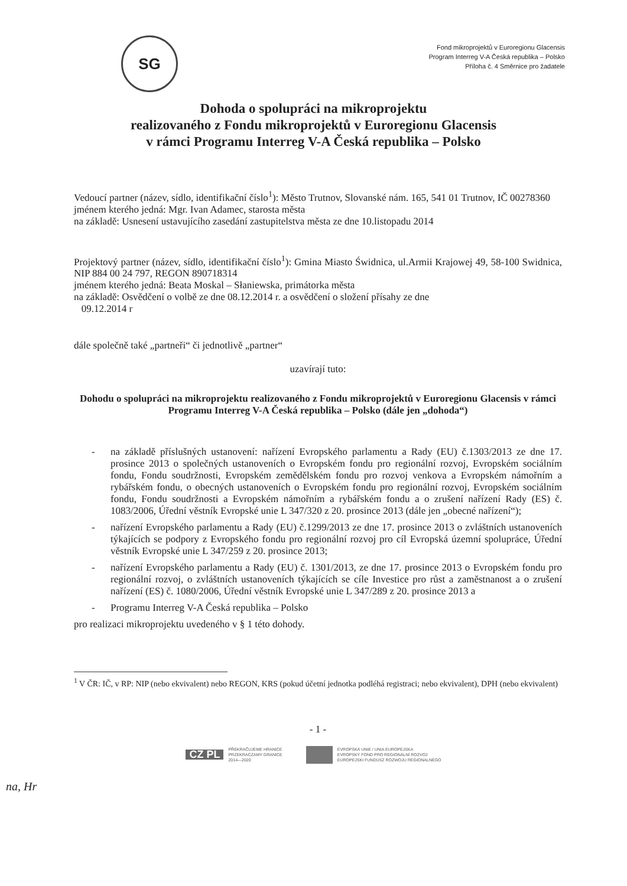SG
Fond mikroprojektů v Euroregionu Glacensis
Program Interreg V-A Česká republika – Polsko
Příloha č. 4 Směrnice pro žadatele
Dohoda o spolupráci na mikroprojektu
realizovaného z Fondu mikroprojektů v Euroregionu Glacensis
v rámci Programu Interreg V-A Česká republika – Polsko
Vedoucí partner (název, sídlo, identifikační číslo<sup>1</sup>): Město Trutnov, Slovanské nám. 165, 541 01 Trutnov, IČ 00278360
jménem kterého jedná: Mgr. Ivan Adamec, starosta města
na základě: Usnesení ustavujícího zasedání zastupitelstva města ze dne 10.listopadu 2014
Projektový partner (název, sídlo, identifikační číslo<sup>1</sup>): Gmina Miasto Świdnica, ul.Armii Krajowej 49, 58-100 Swidnica, NIP 884 00 24 797, REGON 890718314
jménem kterého jedná: Beata Moskal – Słaniewska, primátorka města
na základě: Osvědčení o volbě ze dne 08.12.2014 r. a osvědčení o složení přísahy ze dne
09.12.2014 r
dále společně také „partneři“ či jednotlivě „partner“
uzavírají tuto:
Dohodu o spolupráci na mikroprojektu realizovaného z Fondu mikroprojektů v Euroregionu Glacensis v rámci Programu Interreg V-A Česká republika – Polsko (dále jen „dohoda“)
- na základě příslušných ustanovení: nařízení Evropského parlamentu a Rady (EU) č.1303/2013 ze dne 17. prosince 2013 o společných ustanoveních o Evropském fondu pro regionální rozvoj, Evropském sociálním fondu, Fondu soudržnosti, Evropském zemědělském fondu pro rozvoj venkova a Evropském námořním a rybářském fondu, o obecných ustanoveních o Evropském fondu pro regionální rozvoj, Evropském sociálním fondu, Fondu soudržnosti a Evropském námořním a rybářském fondu a o zrušení nařízení Rady (ES) č. 1083/2006, Úřední věstník Evropské unie L 347/320 z 20. prosince 2013 (dále jen „obecné nařízení“);
- nařízení Evropského parlamentu a Rady (EU) č.1299/2013 ze dne 17. prosince 2013 o zvláštních ustanoveních týkajících se podpory z Evropského fondu pro regionální rozvoj pro cíl Evropská územní spolupráce, Úřední věstník Evropské unie L 347/259 z 20. prosince 2013;
- nařízení Evropského parlamentu a Rady (EU) č. 1301/2013, ze dne 17. prosince 2013 o Evropském fondu pro regionální rozvoj, o zvláštních ustanoveních týkajících se cíle Investice pro růst a zaměstnanost a o zrušení nařízení (ES) č. 1080/2006, Úřední věstník Evropské unie L 347/289 z 20. prosince 2013 a
- Programu Interreg V-A Česká republika – Polsko
pro realizaci mikroprojektu uvedeného v § 1 této dohody.
<sup>1</sup> V ČR: IČ, v RP: NIP (nebo ekvivalent) nebo REGON, KRS (pokud účetní jednotka podléhá registraci; nebo ekvivalent), DPH (nebo ekvivalent)
- 1 -
CZ PL PŘEKRAČUJEME HRANICE
PRZEKRACZAMY GRANICE
2014—2020
EVROPSKÁ UNIE / UNIA EUROPEJSKA
EVROPSKÝ FOND PRO REGIONÁLNÍ ROZVOJ
EUROPEJSKI FUNDUSZ ROZWOJU REGIONALNEGO
na, Hr